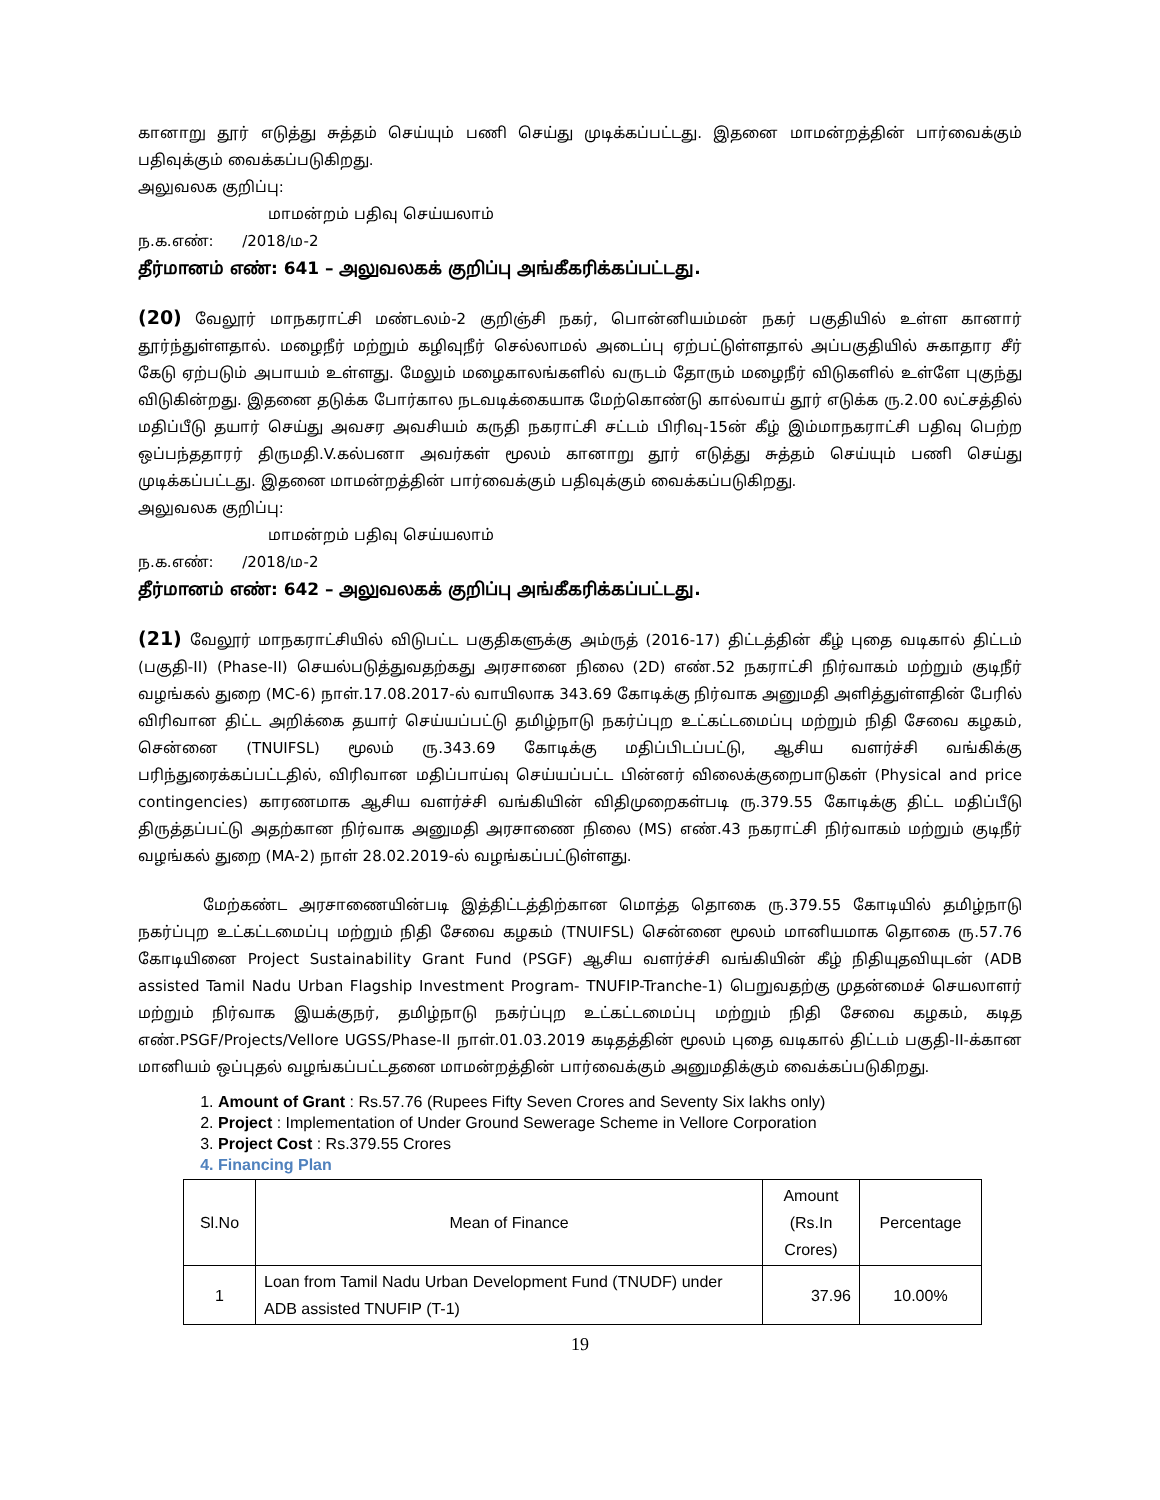கானாறு தூர் எடுத்து சுத்தம் செய்யும் பணி செய்து முடிக்கப்பட்டது. இதனை மாமன்றத்தின் பார்வைக்கும் பதிவுக்கும் வைக்கப்படுகிறது.
அலுவலக குறிப்பு:
மாமன்றம் பதிவு செய்யலாம்
ந.க.எண்: /2018/ம-2
தீர்மானம் எண்: 641 – அலுவலகக் குறிப்பு அங்கீகரிக்கப்பட்டது.
(20) வேலூர் மாநகராட்சி மண்டலம்-2 குறிஞ்சி நகர், பொன்னியம்மன் நகர் பகுதியில் உள்ள கானார் தூர்ந்துள்ளதால். மழைநீர் மற்றும் கழிவுநீர் செல்லாமல் அடைப்பு ஏற்பட்டுள்ளதால் அப்பகுதியில் சுகாதார சீர் கேடு ஏற்படும் அபாயம் உள்ளது. மேலும் மழைகாலங்களில் வருடம் தோரும் மழைநீர் விடுகளில் உள்ளே புகுந்து விடுகின்றது. இதனை தடுக்க போர்கால நடவடிக்கையாக மேற்கொண்டு கால்வாய் தூர் எடுக்க ரு.2.00 லட்சத்தில் மதிப்பீடு தயார் செய்து அவசர அவசியம் கருதி நகராட்சி சட்டம் பிரிவு-15ன் கீழ் இம்மாநகராட்சி பதிவு பெற்ற ஒப்பந்ததாரர் திருமதி.V.கல்பனா அவர்கள் மூலம் கானாறு தூர் எடுத்து சுத்தம் செய்யும் பணி செய்து முடிக்கப்பட்டது. இதனை மாமன்றத்தின் பார்வைக்கும் பதிவுக்கும் வைக்கப்படுகிறது.
அலுவலக குறிப்பு:
மாமன்றம் பதிவு செய்யலாம்
ந.க.எண்: /2018/ம-2
தீர்மானம் எண்: 642 – அலுவலகக் குறிப்பு அங்கீகரிக்கப்பட்டது.
(21) வேலூர் மாநகராட்சியில் விடுபட்ட பகுதிகளுக்கு அம்ருத் (2016-17) திட்டத்தின் கீழ் புதை வடிகால் திட்டம் (பகுதி-II) (Phase-II) செயல்படுத்துவதற்கது அரசானை நிலை (2D) எண்.52 நகராட்சி நிர்வாகம் மற்றும் குடிநீர் வழங்கல் துறை (MC-6) நாள்.17.08.2017-ல் வாயிலாக 343.69 கோடிக்கு நிர்வாக அனுமதி அளித்துள்ளதின் பேரில் விரிவான திட்ட அறிக்கை தயார் செய்யப்பட்டு தமிழ்நாடு நகர்ப்புற உட்கட்டமைப்பு மற்றும் நிதி சேவை கழகம், சென்னை (TNUIFSL) மூலம் ரு.343.69 கோடிக்கு மதிப்பிடப்பட்டு, ஆசிய வளர்ச்சி வங்கிக்கு பரிந்துரைக்கப்பட்டதில், விரிவான மதிப்பாய்வு செய்யப்பட்ட பின்னர் விலைக்குறைபாடுகள் (Physical and price contingencies) காரணமாக ஆசிய வளர்ச்சி வங்கியின் விதிமுறைகள்படி ரு.379.55 கோடிக்கு திட்ட மதிப்பீடு திருத்தப்பட்டு அதற்கான நிர்வாக அனுமதி அரசாணை நிலை (MS) எண்.43 நகராட்சி நிர்வாகம் மற்றும் குடிநீர் வழங்கல் துறை (MA-2) நாள் 28.02.2019-ல் வழங்கப்பட்டுள்ளது.
மேற்கண்ட அரசாணையின்படி இத்திட்டத்திற்கான மொத்த தொகை ரு.379.55 கோடியில் தமிழ்நாடு நகர்ப்புற உட்கட்டமைப்பு மற்றும் நிதி சேவை கழகம் (TNUIFSL) சென்னை மூலம் மானியமாக தொகை ரு.57.76 கோடியினை Project Sustainability Grant Fund (PSGF) ஆசிய வளர்ச்சி வங்கியின் கீழ் நிதியுதவியுடன் (ADB assisted Tamil Nadu Urban Flagship Investment Program- TNUFIP-Tranche-1) பெறுவதற்கு முதன்மைச் செயலாளர் மற்றும் நிர்வாக இயக்குநர், தமிழ்நாடு நகர்ப்புற உட்கட்டமைப்பு மற்றும் நிதி சேவை கழகம், கடித எண்.PSGF/Projects/Vellore UGSS/Phase-II நாள்.01.03.2019 கடிதத்தின் மூலம் புதை வடிகால் திட்டம் பகுதி-II-க்கான மானியம் ஒப்புதல் வழங்கப்பட்டதனை மாமன்றத்தின் பார்வைக்கும் அனுமதிக்கும் வைக்கப்படுகிறது.
1. Amount of Grant : Rs.57.76 (Rupees Fifty Seven Crores and Seventy Six lakhs only)
2. Project : Implementation of Under Ground Sewerage Scheme in Vellore Corporation
3. Project Cost : Rs.379.55 Crores
4. Financing Plan
| Sl.No | Mean of Finance | Amount (Rs.In Crores) | Percentage |
| --- | --- | --- | --- |
| 1 | Loan from Tamil Nadu Urban Development Fund (TNUDF) under ADB assisted TNUFIP (T-1) | 37.96 | 10.00% |
19